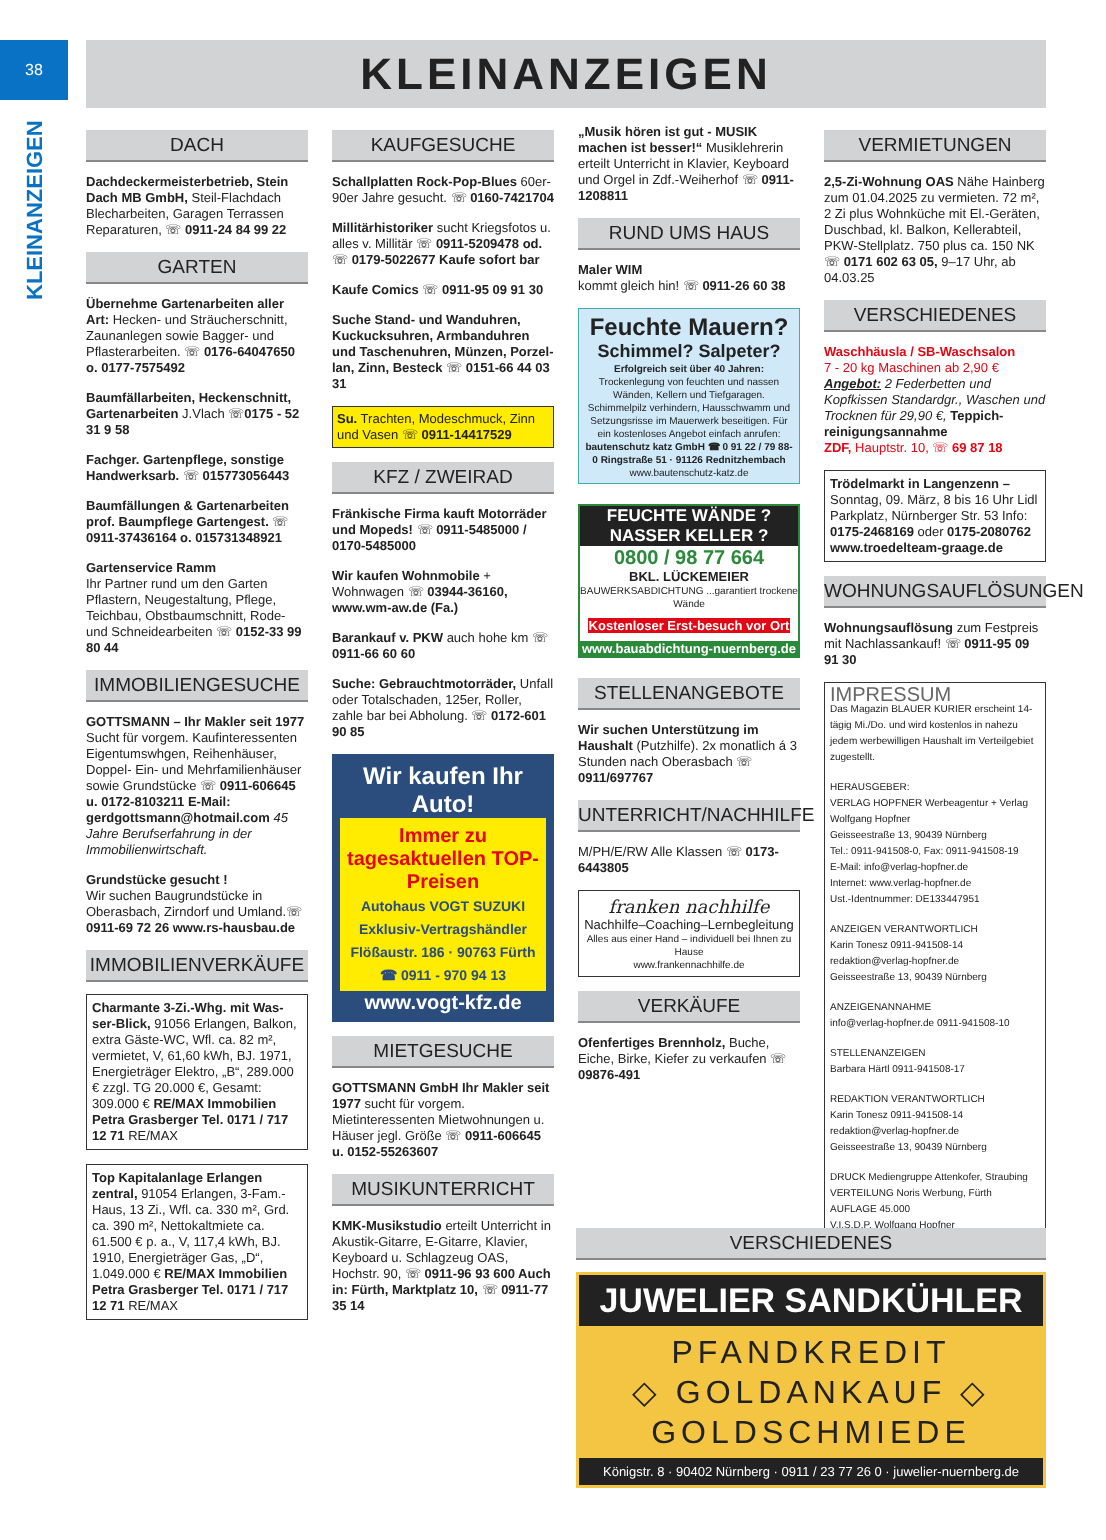38
KLEINANZEIGEN
KLEINANZEIGEN
DACH
Dachdeckermeisterbetrieb, Stein Dach MB GmbH, Steil-Flachdach Blecharbeiten, Garagen Terrassen Reparaturen, ☏ 0911-24 84 99 22
GARTEN
Übernehme Gartenarbeiten aller Art: Hecken- und Sträucherschnitt, Zaunanlegen sowie Bagger- und Pflasterarbeiten. ☏ 0176-64047650 o. 0177-7575492
Baumfällarbeiten, Heckenschnitt, Gartenarbeiten J.Vlach ☏0175 - 52 31 9 58
Fachger. Gartenpflege, sonstige Handwerksarb. ☏ 015773056443
Baumfällungen & Gartenarbeiten prof. Baumpflege Gartengest. ☏ 0911-37436164 o. 015731348921
Gartenservice Ramm
Ihr Partner rund um den Garten Pflastern, Neugestaltung, Pflege, Teichbau, Obstbaumschnitt, Rode- und Schneidearbeiten ☏ 0152-33 99 80 44
IMMOBILIENGESUCHE
GOTTSMANN – Ihr Makler seit 1977 Sucht für vorgem. Kaufinteressenten Eigentumswhgen, Reihenhäuser, Doppel- Ein- und Mehrfamilien­häuser sowie Grundstücke ☏ 0911-606645 u. 0172-8103211 E-Mail: gerdgottsmann@hotmail.com 45 Jahre Berufserfahrung in der Immobilienwirtschaft.
Grundstücke gesucht !
Wir suchen Baugrundstücke in Oberasbach, Zirndorf und Umland.☏ 0911-69 72 26 www.rs-hausbau.de
IMMOBILIENVERKÄUFE
Charmante 3-Zi.-Whg. mit Was­ser-Blick, 91056 Erlangen, Balkon, extra Gäste-WC, Wfl. ca. 82 m², vermietet, V, 61,60 kWh, BJ. 1971, Energieträger Elektro, „B“, 289.000 € zzgl. TG 20.000 €, Gesamt: 309.000 € RE/MAX Immobilien Petra Grasberger Tel. 0171 / 717 12 71 RE/MAX
Top Kapitalanlage Erlangen zentral, 91054 Erlangen, 3-Fam.-Haus, 13 Zi., Wfl. ca. 330 m², Grd. ca. 390 m², Nettokaltmiete ca. 61.500 € p. a., V, 117,4 kWh, BJ. 1910, Energieträger Gas, „D“, 1.049.000 € RE/MAX Immobilien Petra Grasberger Tel. 0171 / 717 12 71 RE/MAX
KAUFGESUCHE
Schallplatten Rock-Pop-Blues 60er-90er Jahre gesucht. ☏ 0160-7421704
Millitärhistoriker sucht Kriegsfotos u. alles v. Millitär ☏ 0911-5209478 od. ☏ 0179-5022677 Kaufe sofort bar
Kaufe Comics ☏ 0911-95 09 91 30
Suche Stand- und Wanduhren, Kuckucksuhren, Armbanduhren und Taschenuhren, Münzen, Porzel­lan, Zinn, Besteck ☏ 0151-66 44 03 31
Su. Trachten, Modeschmuck, Zinn und Vasen ☏ 0911-14417529
KFZ / ZWEIRAD
Fränkische Firma kauft Motorräder und Mopeds! ☏ 0911-5485000 / 0170-5485000
Wir kaufen Wohnmobile + Wohnwagen ☏ 03944-36160, www.wm-aw.de (Fa.)
Barankauf v. PKW auch hohe km ☏ 0911-66 60 60
Suche: Gebrauchtmotorräder, Unfall oder Totalschaden, 125er, Roller, zahle bar bei Abholung. ☏ 0172-601 90 85
Wir kaufen Ihr Auto!
Immer zu tagesaktuellen TOP-Preisen
Autohaus VOGT SUZUKI
Exklusiv-Vertragshändler
Flößaustr. 186 · 90763 Fürth
☎ 0911 - 970 94 13
www.vogt-kfz.de
MIETGESUCHE
GOTTSMANN GmbH Ihr Makler seit 1977 sucht für vorgem. Mietinteressenten Mietwohnungen u. Häuser jegl. Größe ☏ 0911-606645 u. 0152-55263607
MUSIKUNTERRICHT
KMK-Musikstudio erteilt Unterricht in Akustik-Gitarre, E-Gitarre, Klavier, Keyboard u. Schlagzeug OAS, Hochstr. 90, ☏ 0911-96 93 600 Auch in: Fürth, Marktplatz 10, ☏ 0911-77 35 14
„Musik hören ist gut - MUSIK machen ist besser!“ Musiklehrerin erteilt Unterricht in Klavier, Keyboard und Orgel in Zdf.-Weiherhof ☏ 0911-1208811
RUND UMS HAUS
Maler WIM
kommt gleich hin! ☏ 0911-26 60 38
Feuchte Mauern?
Schimmel? Salpeter?
Erfolgreich seit über 40 Jahren: Trockenlegung von feuchten und nassen Wänden, Kellern und Tiefgaragen. Schimmelpilz verhindern, Hausschwamm und Setzungsrisse im Mauerwerk beseitigen. Für ein kostenloses Angebot einfach anrufen: bautenschutz katz GmbH ☎ 0 91 22 / 79 88-0 Ringstraße 51 · 91126 Rednitzhembach www.bautenschutz-katz.de
FEUCHTE WÄNDE ?
NASSER KELLER ?
0800 / 98 77 664
BKL. LÜCKEMEIER
BAUWERKSABDICHTUNG ...garantiert trockene Wände
Kostenloser Erst-besuch vor Ort
www.bauabdichtung-nuernberg.de
STELLENANGEBOTE
Wir suchen Unterstützung im Haushalt (Putzhilfe). 2x monatlich á 3 Stunden nach Oberasbach ☏ 0911/697767
UNTERRICHT/NACHHILFE
M/PH/E/RW Alle Klassen ☏ 0173-6443805
franken nachhilfe
Nachhilfe–Coaching–Lernbegleitung
Alles aus einer Hand – individuell bei Ihnen zu Hause
www.frankennachhilfe.de
VERKÄUFE
Ofenfertiges Brennholz, Buche, Eiche, Birke, Kiefer zu verkaufen ☏ 09876-491
VERMIETUNGEN
2,5-Zi-Wohnung OAS Nähe Hainberg zum 01.04.2025 zu vermieten. 72 m², 2 Zi plus Wohnküche mit El.-Geräten, Duschbad, kl. Balkon, Kellerabteil, PKW-Stellplatz. 750 plus ca. 150 NK ☏ 0171 602 63 05, 9–17 Uhr, ab 04.03.25
VERSCHIEDENES
Waschhäusla / SB-Waschsalon
7 - 20 kg Maschinen ab 2,90 €
Angebot: 2 Federbetten und Kopfkissen Standardgr., Waschen und Trocknen für 29,90 €, Teppich­reinigungsannahme
ZDF, Hauptstr. 10, ☏ 69 87 18
Trödelmarkt in Langenzenn – Sonntag, 09. März, 8 bis 16 Uhr Lidl Parkplatz, Nürnberger Str. 53 Info: 0175-2468169 oder 0175-2080762 www.troedelteam-graage.de
WOHNUNGSAUFLÖSUNGEN
Wohnungsauflösung zum Festpreis mit Nachlassankauf! ☏ 0911-95 09 91 30
IMPRESSUM
Das Magazin BLAUER KURIER erscheint 14-tägig Mi./Do. und wird kostenlos in nahezu jedem werbewilligen Haushalt im Verteilgebiet zugestellt.
HERAUSGEBER:
VERLAG HOPFNER Werbeagentur + Verlag Wolfgang Hopfner
Geisseestraße 13, 90439 Nürnberg
Tel.: 0911-941508-0, Fax: 0911-941508-19
E-Mail: info@verlag-hopfner.de
Internet: www.verlag-hopfner.de
Ust.-Identnummer: DE133447951
ANZEIGEN VERANTWORTLICH
Karin Tonesz 0911-941508-14
redaktion@verlag-hopfner.de
Geisseestraße 13, 90439 Nürnberg
ANZEIGENANNAHME
info@verlag-hopfner.de 0911-941508-10
STELLENANZEIGEN
Barbara Härtl 0911-941508-17
REDAKTION VERANTWORTLICH
Karin Tonesz 0911-941508-14
redaktion@verlag-hopfner.de
Geisseestraße 13, 90439 Nürnberg
DRUCK Mediengruppe Attenkofer, Straubing
VERTEILUNG Noris Werbung, Fürth
AUFLAGE 45.000
V.I.S.D.P. Wolfgang Hopfner
VERSCHIEDENES
JUWELIER SANDKÜHLER
PFANDKREDIT
◇ GOLDANKAUF ◇
GOLDSCHMIEDE
Königstr. 8 · 90402 Nürnberg · 0911 / 23 77 26 0 · juwelier-nuernberg.de